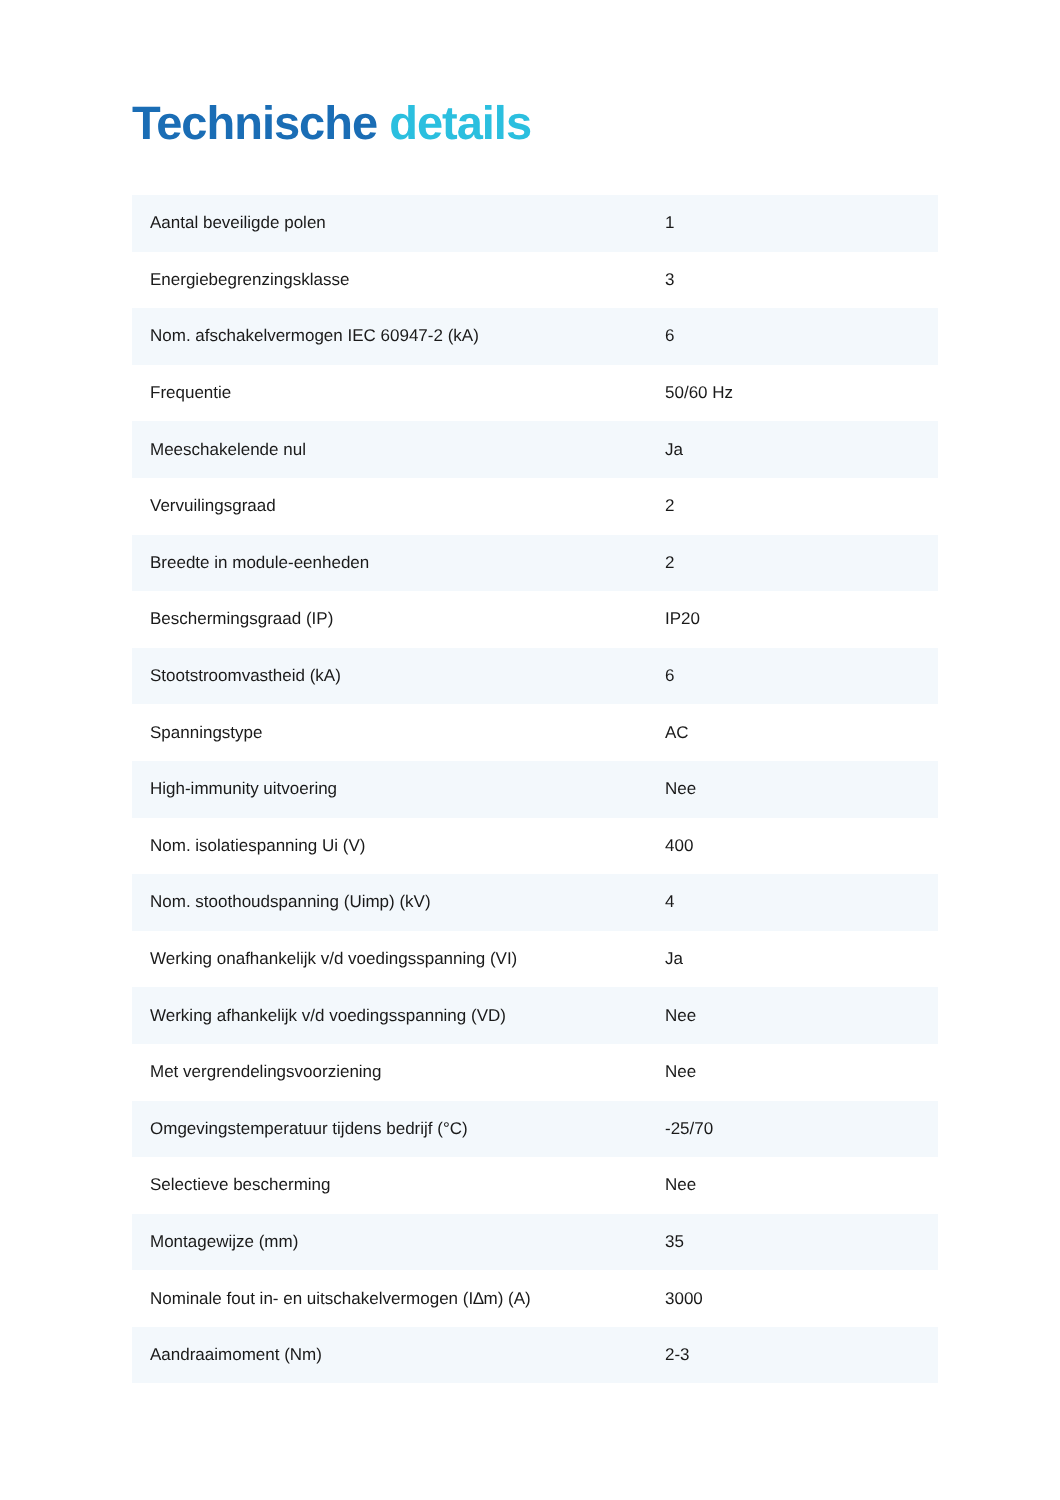Technische details
| Aantal beveiligde polen | 1 |
| Energiebegrenzingsklasse | 3 |
| Nom. afschakelvermogen IEC 60947-2 (kA) | 6 |
| Frequentie | 50/60 Hz |
| Meeschakelende nul | Ja |
| Vervuilingsgraad | 2 |
| Breedte in module-eenheden | 2 |
| Beschermingsgraad (IP) | IP20 |
| Stootstroomvastheid (kA) | 6 |
| Spanningstype | AC |
| High-immunity uitvoering | Nee |
| Nom. isolatiespanning Ui (V) | 400 |
| Nom. stoothoudspanning (Uimp) (kV) | 4 |
| Werking onafhankelijk v/d voedingsspanning (VI) | Ja |
| Werking afhankelijk v/d voedingsspanning (VD) | Nee |
| Met vergrendelingsvoorziening | Nee |
| Omgevingstemperatuur tijdens bedrijf (°C) | -25/70 |
| Selectieve bescherming | Nee |
| Montagewijze (mm) | 35 |
| Nominale fout in- en uitschakelvermogen (I∆m) (A) | 3000 |
| Aandraaimoment (Nm) | 2-3 |